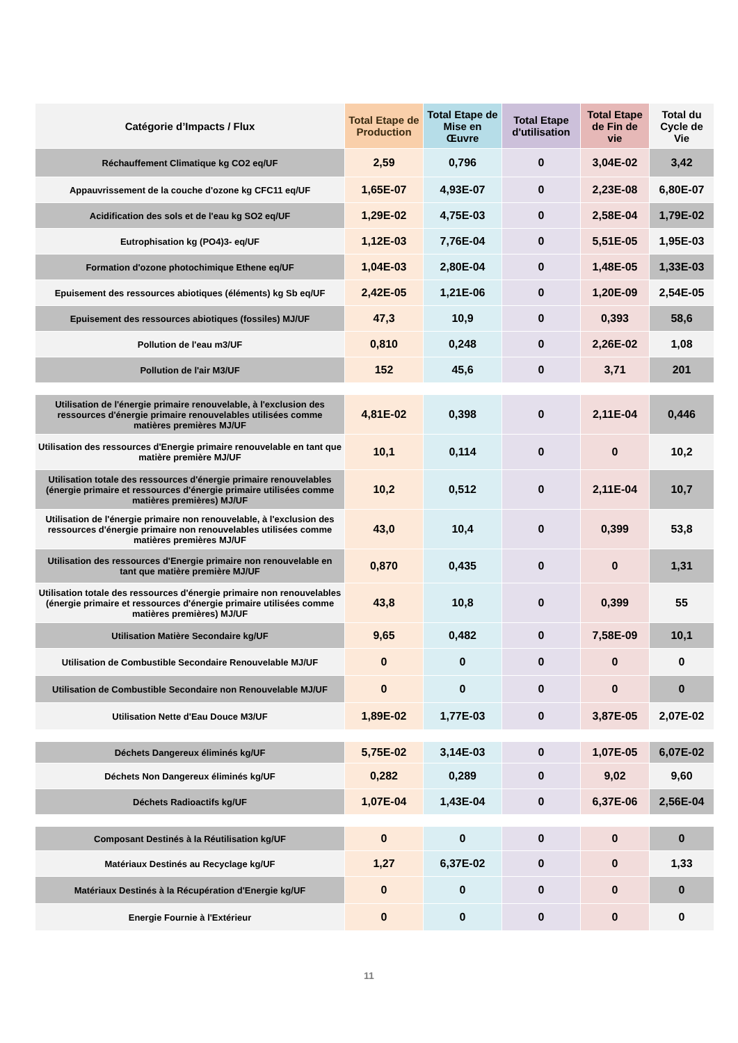| Catégorie d’Impacts / Flux | Total Etape de Production | Total Etape de Mise en Œuvre | Total Etape d'utilisation | Total Etape de Fin de vie | Total du Cycle de Vie |
| --- | --- | --- | --- | --- | --- |
| Réchauffement Climatique kg CO2 eq/UF | 2,59 | 0,796 | 0 | 3,04E-02 | 3,42 |
| Appauvrissement de la couche d'ozone kg CFC11 eq/UF | 1,65E-07 | 4,93E-07 | 0 | 2,23E-08 | 6,80E-07 |
| Acidification des sols et de l'eau kg SO2 eq/UF | 1,29E-02 | 4,75E-03 | 0 | 2,58E-04 | 1,79E-02 |
| Eutrophisation kg (PO4)3- eq/UF | 1,12E-03 | 7,76E-04 | 0 | 5,51E-05 | 1,95E-03 |
| Formation d'ozone photochimique Ethene eq/UF | 1,04E-03 | 2,80E-04 | 0 | 1,48E-05 | 1,33E-03 |
| Epuisement des ressources abiotiques (éléments) kg Sb eq/UF | 2,42E-05 | 1,21E-06 | 0 | 1,20E-09 | 2,54E-05 |
| Epuisement des ressources abiotiques (fossiles) MJ/UF | 47,3 | 10,9 | 0 | 0,393 | 58,6 |
| Pollution de l'eau m3/UF | 0,810 | 0,248 | 0 | 2,26E-02 | 1,08 |
| Pollution de l'air M3/UF | 152 | 45,6 | 0 | 3,71 | 201 |
| Utilisation de l'énergie primaire renouvelable, à l'exclusion des ressources d'énergie primaire renouvelables utilisées comme matières premières MJ/UF | 4,81E-02 | 0,398 | 0 | 2,11E-04 | 0,446 |
| Utilisation des ressources d'Energie primaire renouvelable en tant que matière première MJ/UF | 10,1 | 0,114 | 0 | 0 | 10,2 |
| Utilisation totale des ressources d'énergie primaire renouvelables (énergie primaire et ressources d'énergie primaire utilisées comme matières premières) MJ/UF | 10,2 | 0,512 | 0 | 2,11E-04 | 10,7 |
| Utilisation de l'énergie primaire non renouvelable, à l'exclusion des ressources d'énergie primaire non renouvelables utilisées comme matières premières MJ/UF | 43,0 | 10,4 | 0 | 0,399 | 53,8 |
| Utilisation des ressources d'Energie primaire non renouvelable en tant que matière première MJ/UF | 0,870 | 0,435 | 0 | 0 | 1,31 |
| Utilisation totale des ressources d'énergie primaire non renouvelables (énergie primaire et ressources d'énergie primaire utilisées comme matières premières) MJ/UF | 43,8 | 10,8 | 0 | 0,399 | 55 |
| Utilisation Matière Secondaire kg/UF | 9,65 | 0,482 | 0 | 7,58E-09 | 10,1 |
| Utilisation de Combustible Secondaire Renouvelable MJ/UF | 0 | 0 | 0 | 0 | 0 |
| Utilisation de Combustible Secondaire non Renouvelable MJ/UF | 0 | 0 | 0 | 0 | 0 |
| Utilisation Nette d'Eau Douce M3/UF | 1,89E-02 | 1,77E-03 | 0 | 3,87E-05 | 2,07E-02 |
| Déchets Dangereux éliminés kg/UF | 5,75E-02 | 3,14E-03 | 0 | 1,07E-05 | 6,07E-02 |
| Déchets Non Dangereux éliminés kg/UF | 0,282 | 0,289 | 0 | 9,02 | 9,60 |
| Déchets Radioactifs kg/UF | 1,07E-04 | 1,43E-04 | 0 | 6,37E-06 | 2,56E-04 |
| Composant Destinés à la Réutilisation kg/UF | 0 | 0 | 0 | 0 | 0 |
| Matériaux Destinés au Recyclage kg/UF | 1,27 | 6,37E-02 | 0 | 0 | 1,33 |
| Matériaux Destinés à la Récupération d'Energie kg/UF | 0 | 0 | 0 | 0 | 0 |
| Energie Fournie à l'Extérieur | 0 | 0 | 0 | 0 | 0 |
11